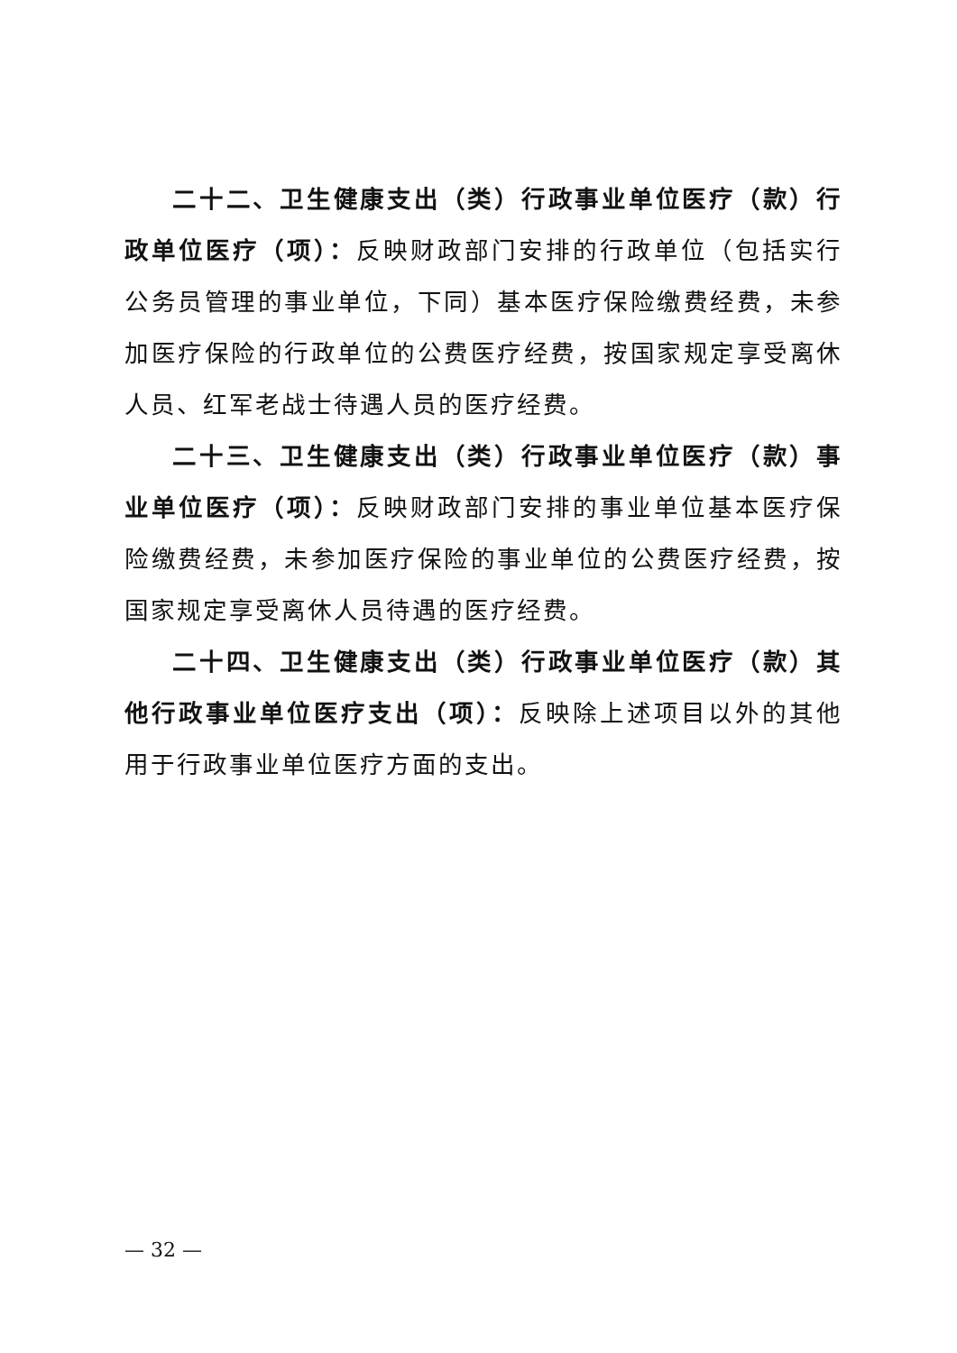二十二、卫生健康支出（类）行政事业单位医疗（款）行政单位医疗（项）：反映财政部门安排的行政单位（包括实行公务员管理的事业单位，下同）基本医疗保险缴费经费，未参加医疗保险的行政单位的公费医疗经费，按国家规定享受离休人员、红军老战士待遇人员的医疗经费。
二十三、卫生健康支出（类）行政事业单位医疗（款）事业单位医疗（项）：反映财政部门安排的事业单位基本医疗保险缴费经费，未参加医疗保险的事业单位的公费医疗经费，按国家规定享受离休人员待遇的医疗经费。
二十四、卫生健康支出（类）行政事业单位医疗（款）其他行政事业单位医疗支出（项）：反映除上述项目以外的其他用于行政事业单位医疗方面的支出。
— 32 —